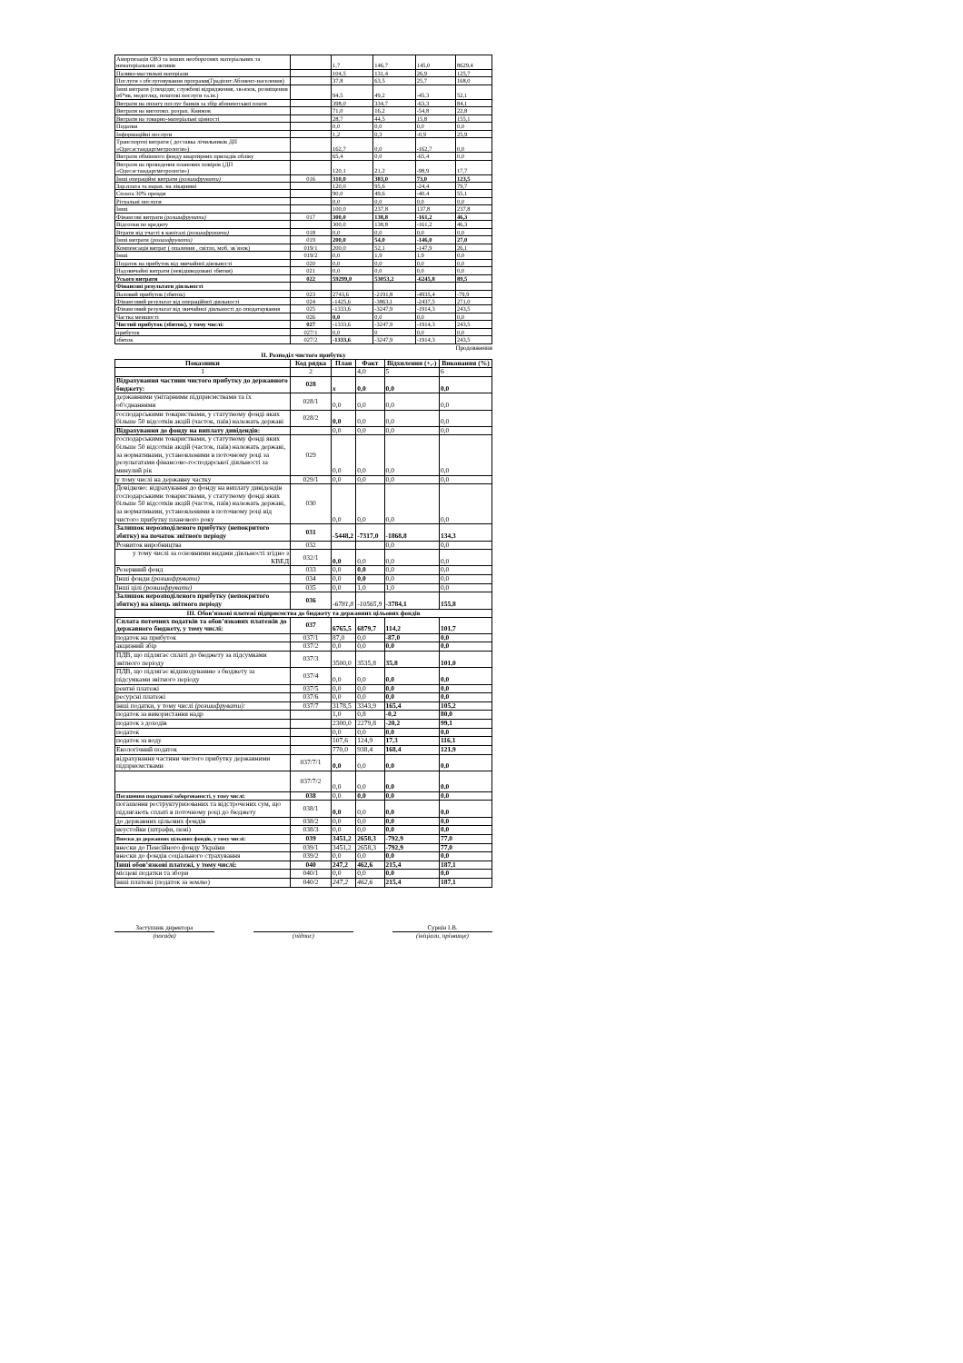| Амортизація ОВЗ та інших необоротних матеріальних та нематеріальних активів | | 1,7 | 146,7 | 145,0 | 8629,4 |
| Паливо-мастильні матеріали | | 104,5 | 131,4 | 26,9 | 125,7 |
| Послуги з обслуговування програми(Градієнт:Абонент-населення) | | 37,8 | 63,5 | 25,7 | 168,0 |
| Інші витрати (спецодяг, службові відрядження, зв»язок, розміщення об*яв, медогляд, поштові послуги та.ін.) | | 94,5 | 49,2 | -45,3 | 52,1 |
| Витрати на оплату послуг банків за збір абонентської плати | | 398,0 | 334,7 | -63,3 | 84,1 |
| Витрати на виготовл. розрах. Книжок | | 71,0 | 16,2 | -54,8 | 22,8 |
| Витрати на товарно-матеріальні цінності | | 28,7 | 44,5 | 15,8 | 155,1 |
| Податки | | 0,0 | 0,0 | 0,0 | 0,0 |
| Інформаційні послуги | | 1,2 | 0,3 | -0,9 | 25,9 |
| Транспортні витрати ( доставка лічильників ДП «Одесастандартметрологія») | | 162,7 | 0,0 | -162,7 | 0,0 |
| Витрати обмінного фонду квартирних приладів обліку | | 65,4 | 0,0 | -65,4 | 0,0 |
| Витрати на проведення планових повірок (ДП «Одесастандартметрологія») | | 120,1 | 21,2 | -98,9 | 17,7 |
| Інші операційні витрати (розшифрувати) | 016 | 310,0 | 383,0 | 73,0 | 123,5 |
| Зар.плата та нарах. на лікарняні | | 120,0 | 95,6 | -24,4 | 79,7 |
| Сплата 30% оренди | | 90,0 | 49,6 | -40,4 | 55,1 |
| Рітуальні послуги | | 0,0 | 0,0 | 0,0 | 0,0 |
| Інші | | 100,0 | 237,8 | 137,8 | 237,8 |
| Фінансові витрати (розшифрувати) | 017 | 300,0 | 138,8 | -161,2 | 46,3 |
| Відсотки по кредиту | | 300,0 | 138,8 | -161,2 | 46,3 |
| Втрати від участі в капіталі (розшифрувати) | 018 | 0,0 | 0,0 | 0,0 | 0,0 |
| Інші витрати (розшифрувати) | 019 | 200,0 | 54,0 | -146,0 | 27,0 |
| Компенсація витрат ( опалення , світло, моб. зв`язок) | 019/1 | 200,0 | 52,1 | -147,9 | 26,1 |
| Інші | 019/2 | 0,0 | 1,9 | 1,9 | 0,0 |
| Податок на прибуток від звичайної діяльності | 020 | 0,0 | 0,0 | 0,0 | 0,0 |
| Надзвичайні витрати (невідшкодовані збитки) | 021 | 0,0 | 0,0 | 0,0 | 0,0 |
| Усього витрати | 022 | 59299,0 | 53053,2 | -6245,8 | 89,5 |
| Фінансові результати діяльності | | | | | |
| Валовий прибуток (збиток) | 023 | 2743,6 | -2191,8 | -4935,4 | -79,9 |
| Фінансовий результат від операційної діяльності | 024 | -1425,6 | -3863,1 | -2437,5 | 271,0 |
| Фінансовий результат від звичайної діяльності до оподаткування | 025 | -1333,6 | -3247,9 | -1914,3 | 243,5 |
| Частка меншості | 026 | 0,0 | 0,0 | 0,0 | 0,0 |
| Чистий прибуток (збиток), у тому числі: | 027 | -1333,6 | -3247,9 | -1914,3 | 243,5 |
| прибуток | 027/1 | 0,0 | 0 | 0,0 | 0,0 |
| збиток | 027/2 | -1333,6 | -3247,9 | -1914,3 | 243,5 |
Продовження
ІІ. Розподіл чистого прибутку
| Показники | Код рядка | План | Факт | Відхилення (+,-) | Виконання (%) |
| --- | --- | --- | --- | --- | --- |
| 1 | 2 | | 4,0 | 5 | 6 |
| Відрахування частини чистого прибутку до державного бюджету: | 028 | х | 0,0 | 0,0 | 0,0 |
| державними унітарними підприємствами та їх об'єднаннями | 028/1 | 0,0 | 0,0 | 0,0 | 0,0 |
| господарськими товариствами, у статутному фонді яких більше 50 відсотків акцій (часток, паїв) належать державі | 028/2 | 0,0 | 0,0 | 0,0 | 0,0 |
| Відрахування до фонду на виплату дивідендів: | | 0,0 | 0,0 | 0,0 | 0,0 |
| господарськими товариствами, у статутному фонді яких більше 50 відсотків акцій (часток, паїв) належать державі, за нормативами, установленими в поточному році за результатами фінансово-господарської діяльності за минулий рік | 029 | 0,0 | 0,0 | 0,0 | 0,0 |
| у тому числі на державну частку | 029/1 | 0,0 | 0,0 | 0,0 | 0,0 |
| Довідково: відрахування до фонду на виплату дивідендів господарськими товариствами, у статутному фонді яких більше 50 відсотків акцій (часток, паїв) належать державі, за нормативами, установленими в поточному році від чистого прибутку планового року | 030 | 0,0 | 0,0 | 0,0 | 0,0 |
| Залишок нерозподіленого прибутку (непокритого збитку) на початок звітного періоду | 031 | -5448,2 | -7317,0 | -1868,8 | 134,3 |
| Розвиток виробництва | 032 | | | 0,0 | 0,0 |
| у тому числі за основними видами діяльності згідно з КВЕД | 032/1 | 0,0 | 0,0 | 0,0 | 0,0 |
| Резервний фонд | 033 | 0,0 | 0,0 | 0,0 | 0,0 |
| Інші фонди (розшифрувати) | 034 | 0,0 | 0,0 | 0,0 | 0,0 |
| Інші цілі (розшифрувати) | 035 | 0,0 | 1,0 | 1,0 | 0,0 |
| Залишок нерозподіленого прибутку (непокритого збитку) на кінець звітного періоду | 036 | -6781,8 | -10565,9 | -3784,1 | 155,8 |
| ІІІ. Обов’язкові платежі підприємства до бюджету та державних цільових фондів | | | | | |
| Сплата поточних податків та обов’язкових платежів до державного бюджету, у тому числі: | 037 | 6765,5 | 6879,7 | 114,2 | 101,7 |
| податок на прибуток | 037/1 | 87,0 | 0,0 | -87,0 | 0,0 |
| акцизний збір | 037/2 | 0,0 | 0,0 | 0,0 | 0,0 |
| ПДВ, що підлягає сплаті до бюджету за підсумками звітного періоду | 037/3 | 3500,0 | 3535,8 | 35,8 | 101,0 |
| ПДВ, що підлягає відшкодуванню з бюджету за підсумками звітного періоду | 037/4 | 0,0 | 0,0 | 0,0 | 0,0 |
| рентні платежі | 037/5 | 0,0 | 0,0 | 0,0 | 0,0 |
| ресурсні платежі | 037/6 | 0,0 | 0,0 | 0,0 | 0,0 |
| інші податки, у тому числі (розшифрувати): | 037/7 | 3178,5 | 3343,9 | 165,4 | 105,2 |
| податок за використання надр | | 1,0 | 0,8 | -0,2 | 80,0 |
| податок з доходів | | 2300,0 | 2279,8 | -20,2 | 99,1 |
| податок | | 0,0 | 0,0 | 0,0 | 0,0 |
| податок за воду | | 107,6 | 124,9 | 17,3 | 116,1 |
| Екологічний податок | | 770,0 | 938,4 | 168,4 | 121,9 |
| відрахування частини чистого прибутку державними підприємствами | 037/7/1 | 0,0 | 0,0 | 0,0 | 0,0 |
| | 037/7/2 | 0,0 | 0,0 | 0,0 | 0,0 |
| Погашення податкової заборгованості, у тому числі: | 038 | 0,0 | 0,0 | 0,0 | 0,0 |
| погашення реструктуризованих та відстрочених сум, що підлягають сплаті в поточному році до бюджету | 038/1 | 0,0 | 0,0 | 0,0 | 0,0 |
| до державних цільових фондів | 038/2 | 0,0 | 0,0 | 0,0 | 0,0 |
| неустойки (штрафи, пені) | 038/3 | 0,0 | 0,0 | 0,0 | 0,0 |
| Внески до державних цільових фондів, у тому числі: | 039 | 3451,2 | 2658,3 | -792,9 | 77,0 |
| внески до Пенсійного фонду України | 039/1 | 3451,2 | 2658,3 | -792,9 | 77,0 |
| внески до фондів соціального страхування | 039/2 | 0,0 | 0,0 | 0,0 | 0,0 |
| Інші обов’язкові платежі, у тому числі: | 040 | 247,2 | 462,6 | 215,4 | 187,1 |
| місцеві податки та збори | 040/1 | 0,0 | 0,0 | 0,0 | 0,0 |
| інші платежі (податок за землю) | 040/2 | 247,2 | 462,6 | 215,4 | 187,1 |
Заступник директора
(посада)
(підпис) Сурнін І.В.
(ініціали, прізвище)